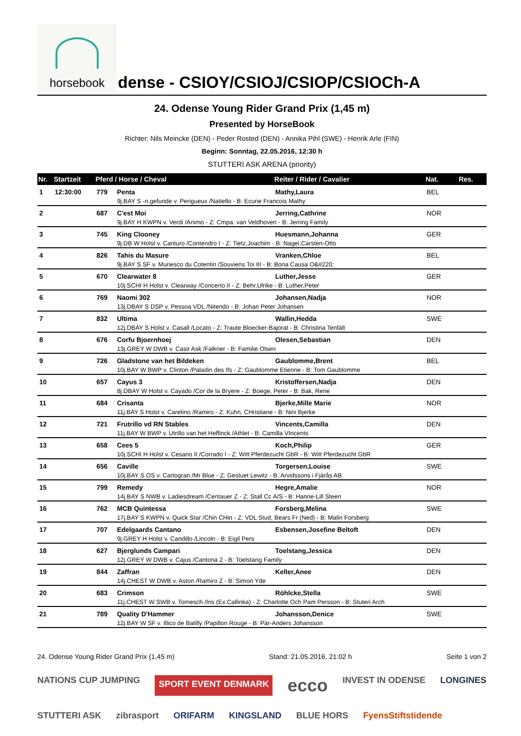horsebook
dense - CSIOY/CSIOJ/CSIOP/CSIOCh-A
24. Odense Young Rider Grand Prix (1,45 m)
Presented by HorseBook
Richter: Nils Meincke (DEN) - Peder Rosted (DEN) - Annika Pihl (SWE) - Henrik Arle (FIN)
Beginn: Sonntag, 22.05.2016, 12:30 h
STUTTERI ASK ARENA (priority)
| Nr. | Startzeit | Pferd / Horse / Cheval | | Reiter / Rider / Cavalier | Nat. | Res. |
| --- | --- | --- | --- | --- | --- | --- |
| 1 | 12:30:00 | 779 | Penta | Mathy,Laura | BEL | |
| | | | 9j.BAY S -n.gefunde v. Perigueux /Natiello - B: Ecurie Francois Mathy | | | |
| 2 | | 687 | C'est Moi | Jerring,Cathrine | NOR | |
| | | | 9j.BAY H KWPN v. Verdi /Animo - Z: Cmpa. van Veldhoven - B: Jerring Family | | | |
| 3 | | 745 | King Clooney | Huesmann,Johanna | GER | |
| | | | 9j.DB W Holst v. Canturo /Contendro I - Z: Tietz,Joachim - B: Nagel,Carsten-Otto | | | |
| 4 | | 826 | Tahis du Masure | Vranken,Chloe | BEL | |
| | | | 9j.BAY S SF v. Muriesco du Cotentin /Souviens Toi III - B: Bona Causa O&#220; | | | |
| 5 | | 670 | Clearwater 8 | Luther,Jesse | GER | |
| | | | 10j.SCHI H Holst v. Clearway /Concerto II - Z: Behr,Ulrike - B: Luther,Peter | | | |
| 6 | | 769 | Naomi 302 | Johansen,Nadja | NOR | |
| | | | 13j.DBAY S DSP v. Pessoa VDL /Nitendo - B: Johan Peter Johansen | | | |
| 7 | | 832 | Ultima | Wallin,Hedda | SWE | |
| | | | 12j.DBAY S Holst v. Casall /Locato - Z: Traute Bloecker-Bajorat - B: Christina Tenfält | | | |
| 8 | | 676 | Corfu Bjoernhoej | Olesen,Sebastian | DEN | |
| | | | 13j.GREY W DWB v. Casir Ask /Falkner - B: Familie Olsen | | | |
| 9 | | 726 | Gladstone van het Bildeken | Gaublomme,Brent | BEL | |
| | | | 10j.BAY W BWP v. Clinton /Paladin des Ifs - Z: Gaublomme Etienne - B: Tom Gaublomme | | | |
| 10 | | 657 | Cayus 3 | Kristoffersen,Nadja | DEN | |
| | | | 8j.DBAY W Holst v. Cayado /Cor de la Bryere - Z: Boege, Peter - B: Bak, Rene | | | |
| 11 | | 684 | Crisanta | Bjerke,Mille Marie | NOR | |
| | | | 11j.BAY S Holst v. Caretino /Ramiro - Z: Kuhn, CHristiane - B: Nini Bjerke | | | |
| 12 | | 721 | Frutrillo vd RN Stables | Vincents,Camilla | DEN | |
| | | | 11j.BAY W BWP v. Utrillo van het Heffinck /Athlet - B: Camilla VIncents | | | |
| 13 | | 658 | Cees 5 | Koch,Philip | GER | |
| | | | 10j.SCHI H Holst v. Cesano II /Corrado I - Z: Witt Pferdezucht GbR - B: Witt Pferdezucht GbR | | | |
| 14 | | 656 | Caville | Torgersen,Louise | SWE | |
| | | | 10j.BAY S OS v. Cartogran /Mr Blue - Z: Gestuet Lewitz - B: Arvidssons i Fjärås AB | | | |
| 15 | | 799 | Remedy | Hegre,Amalie | NOR | |
| | | | 14j.BAY S NWB v. Ladiesdream /Centauer Z - Z: Stall Cc A/S - B: Hanne-Lill Steen | | | |
| 16 | | 762 | MCB Quintessa | Forsberg,Melina | SWE | |
| | | | 17j.BAY S KWPN v. Quick Star /Chin CHin - Z: VDL Stud, Bears Fr (Ned) - B: Malin Forsberg | | | |
| 17 | | 707 | Edelgaards Cantano | Esbensen,Josefine Beltoft | DEN | |
| | | | 9j.GREY H Holst v. Candillo /Lincoln - B: Eigil Pers | | | |
| 18 | | 627 | Bjerglunds Campari | Toelstang,Jessica | DEN | |
| | | | 12j.GREY W DWB v. Cajus /Cantona 2 - B: Toelstang Family | | | |
| 19 | | 844 | Zaffran | Keller,Anee | DEN | |
| | | | 14j.CHEST W DWB v. Aston /Ramiro Z - B: Simon Yde | | | |
| 20 | | 683 | Crimson | Röhlcke,Stella | SWE | |
| | | | 11j.CHEST W SWB v. Tornesch /Iris (Ex.Callinka) - Z: Charlotte Och Pam Persson - B: Stuteri Arch | | | |
| 21 | | 789 | Quality D'Hammer | Johansson,Denice | SWE | |
| | | | 12j.BAY W SF v. Illico de Batilly /Papillon Rouge - B: Pär-Anders Johansson | | | |
24. Odense Young Rider Grand Prix (1,45 m) Stand: 21.05.2016, 21:02 h Seite 1 von 2
NATIONS CUP JUMPING SPORT EVENT DENMARK ecco INVEST IN ODENSE LONGINES STUTTERI ASK zibrasport ORIFARM KINGSLAND BLUE HORS FyensStiftstidende